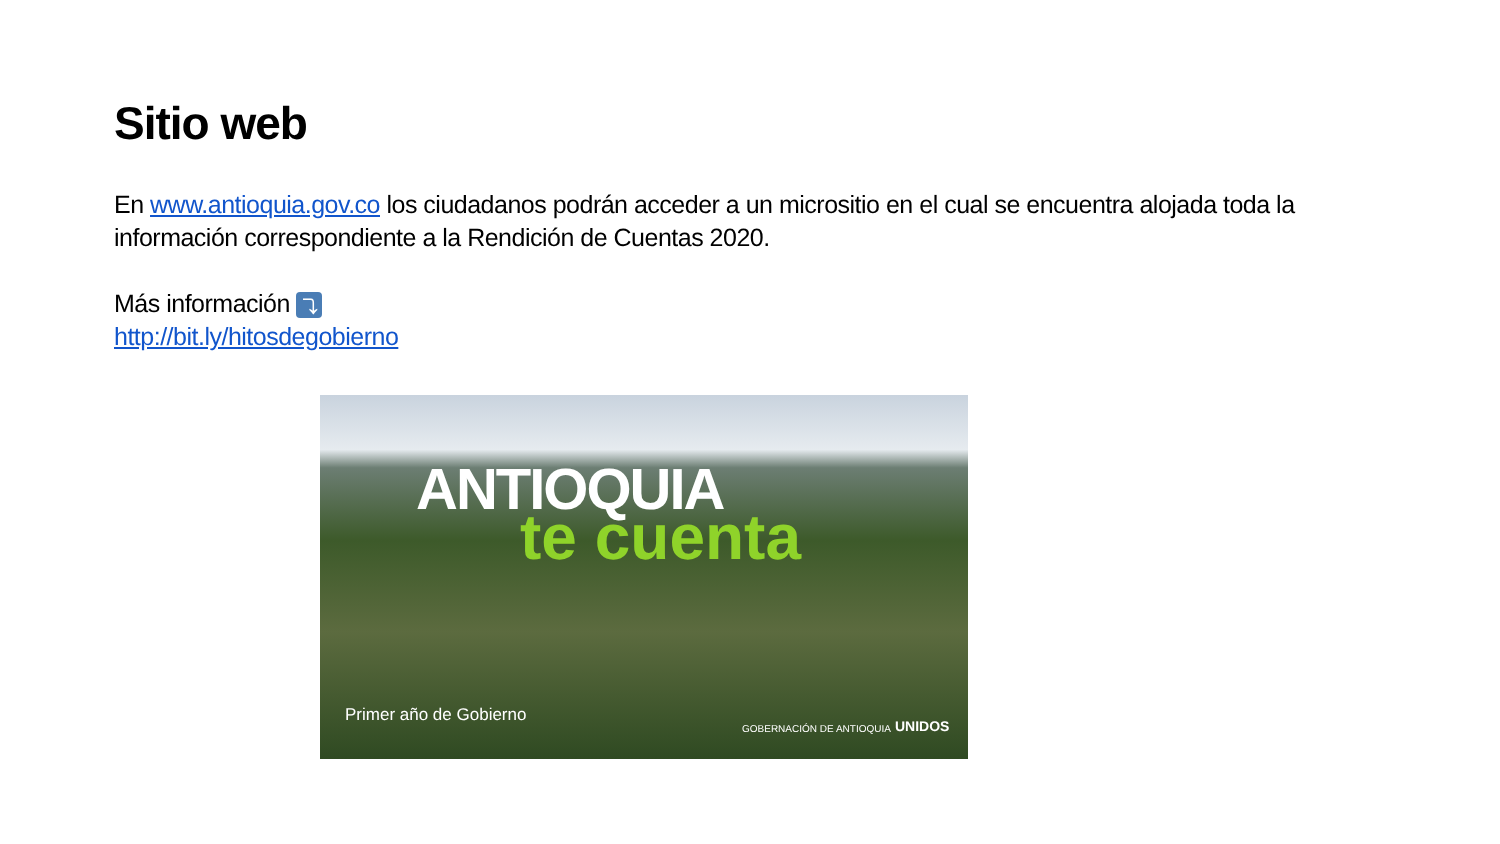Sitio web
En www.antioquia.gov.co los ciudadanos podrán acceder a un micrositio en el cual se encuentra alojada toda la información correspondiente a la Rendición de Cuentas 2020.
Más información ⤵
http://bit.ly/hitosdegobierno
ANTIOQUIA
te cuenta
Primer año de Gobierno
GOBERNACIÓN DE ANTIOQUIA UNIDOS